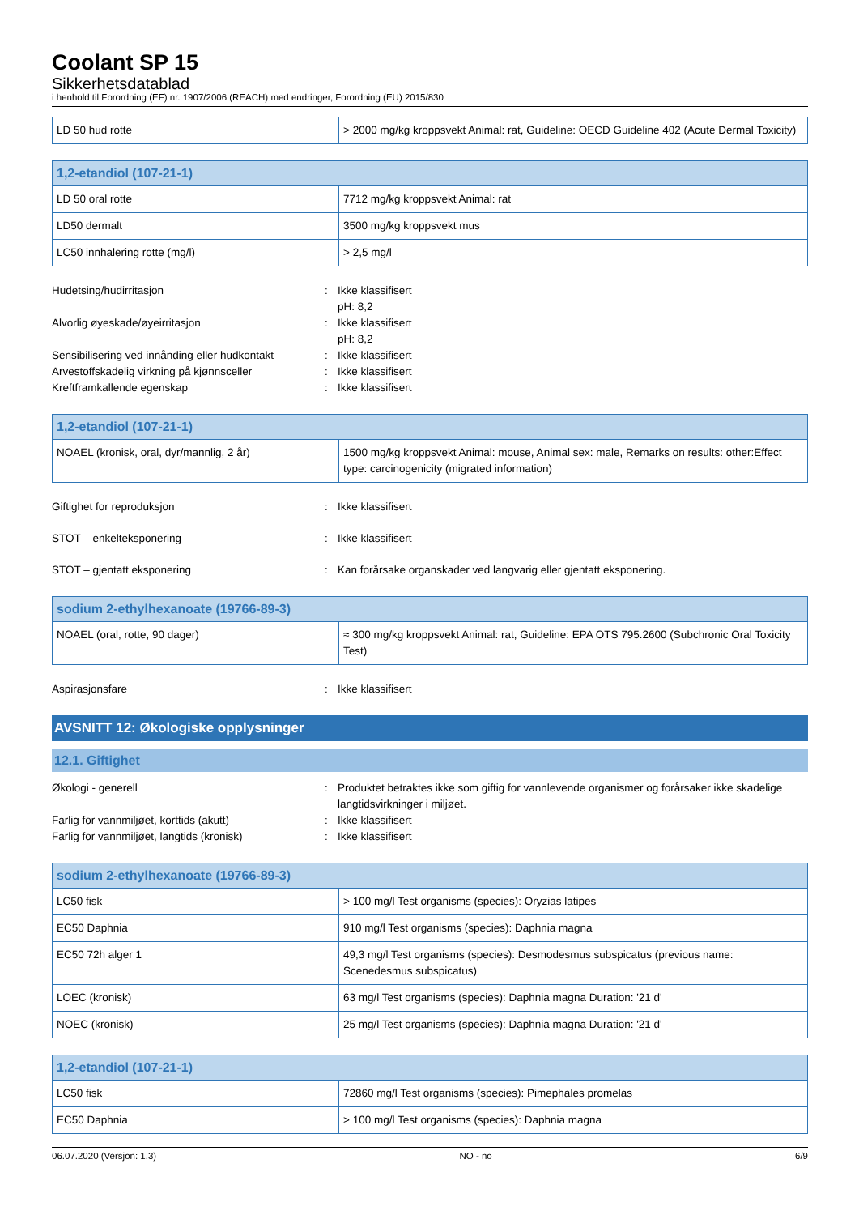Coolant SP 15
Sikkerhetsdatablad
i henhold til Forordning (EF) nr. 1907/2006 (REACH) med endringer, Forordning (EU) 2015/830
| LD 50 hud rotte | > 2000 mg/kg kroppsvekt Animal: rat, Guideline: OECD Guideline 402 (Acute Dermal Toxicity) |
| 1,2-etandiol (107-21-1) | |
| --- | --- |
| LD 50 oral rotte | 7712 mg/kg kroppsvekt Animal: rat |
| LD50 dermalt | 3500 mg/kg kroppsvekt mus |
| LC50 innhalering rotte (mg/l) | > 2,5 mg/l |
| Hudetsing/hudirritasjon | : | Ikke klassifisert pH: 8,2 |
| Alvorlig øyeskade/øyeirritasjon | : | Ikke klassifisert pH: 8,2 |
| Sensibilisering ved innånding eller hudkontakt | : | Ikke klassifisert |
| Arvestoffskadelig virkning på kjønnsceller | : | Ikke klassifisert |
| Kreftframkallende egenskap | : | Ikke klassifisert |
| 1,2-etandiol (107-21-1) | |
| --- | --- |
| NOAEL (kronisk, oral, dyr/mannlig, 2 år) | 1500 mg/kg kroppsvekt Animal: mouse, Animal sex: male, Remarks on results: other:Effect type: carcinogenicity (migrated information) |
| Giftighet for reproduksjon | : | Ikke klassifisert |
| STOT – enkelteksponering | : | Ikke klassifisert |
| STOT – gjentatt eksponering | : | Kan forårsake organskader ved langvarig eller gjentatt eksponering. |
| sodium 2-ethylhexanoate (19766-89-3) | |
| --- | --- |
| NOAEL (oral, rotte, 90 dager) | ≈ 300 mg/kg kroppsvekt Animal: rat, Guideline: EPA OTS 795.2600 (Subchronic Oral Toxicity Test) |
| Aspirasjonsfare | : | Ikke klassifisert |
AVSNITT 12: Økologiske opplysninger
12.1. Giftighet
| Økologi - generell | : | Produktet betraktes ikke som giftig for vannlevende organismer og forårsaker ikke skadelige langtidsvirkninger i miljøet. |
| Farlig for vannmiljøet, korttids (akutt) | : | Ikke klassifisert |
| Farlig for vannmiljøet, langtids (kronisk) | : | Ikke klassifisert |
| sodium 2-ethylhexanoate (19766-89-3) | |
| --- | --- |
| LC50 fisk | > 100 mg/l Test organisms (species): Oryzias latipes |
| EC50 Daphnia | 910 mg/l Test organisms (species): Daphnia magna |
| EC50 72h alger 1 | 49,3 mg/l Test organisms (species): Desmodesmus subspicatus (previous name: Scenedesmus subspicatus) |
| LOEC (kronisk) | 63 mg/l Test organisms (species): Daphnia magna Duration: '21 d' |
| NOEC (kronisk) | 25 mg/l Test organisms (species): Daphnia magna Duration: '21 d' |
| 1,2-etandiol (107-21-1) | |
| --- | --- |
| LC50 fisk | 72860 mg/l Test organisms (species): Pimephales promelas |
| EC50 Daphnia | > 100 mg/l Test organisms (species): Daphnia magna |
06.07.2020 (Versjon: 1.3) NO - no 6/9